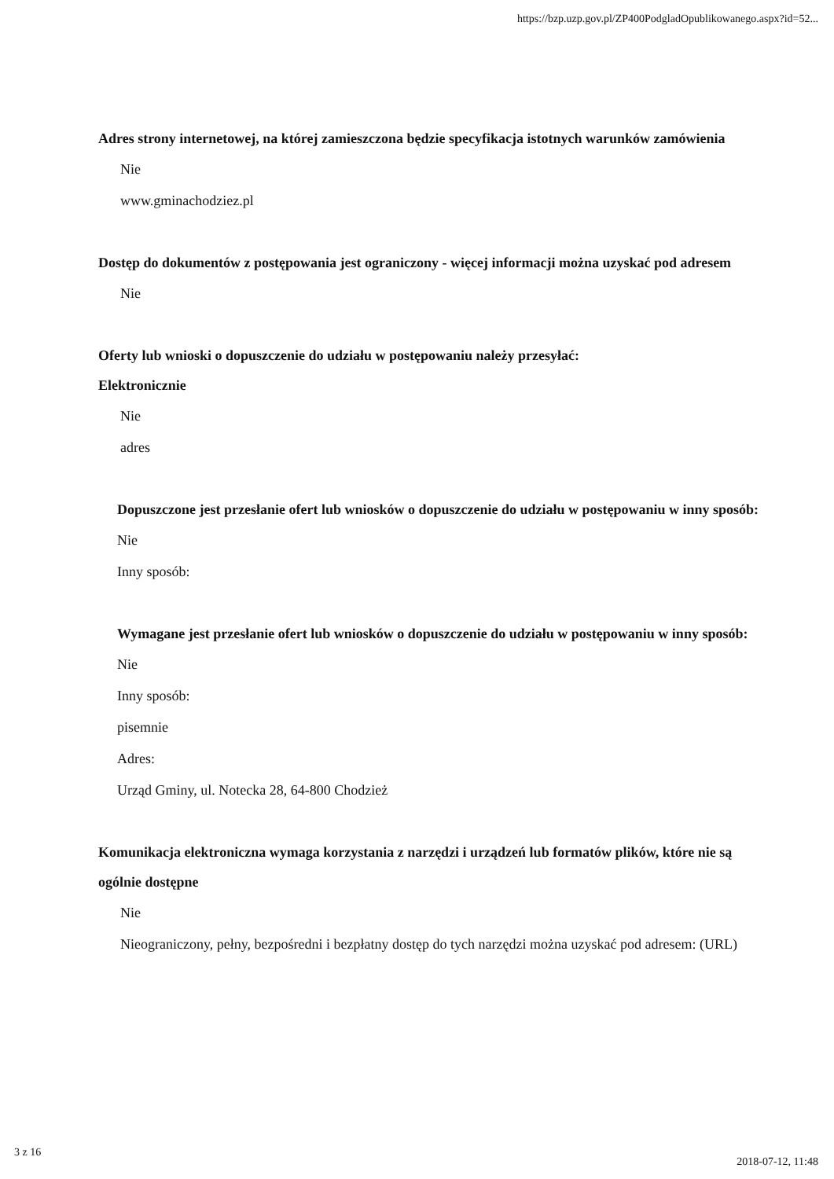https://bzp.uzp.gov.pl/ZP400PodgladOpublikowanego.aspx?id=52...
Adres strony internetowej, na której zamieszczona będzie specyfikacja istotnych warunków zamówienia
Nie
www.gminachodziez.pl
Dostęp do dokumentów z postępowania jest ograniczony - więcej informacji można uzyskać pod adresem
Nie
Oferty lub wnioski o dopuszczenie do udziału w postępowaniu należy przesyłać:
Elektronicznie
Nie
adres
Dopuszczone jest przesłanie ofert lub wniosków o dopuszczenie do udziału w postępowaniu w inny sposób:
Nie
Inny sposób:
Wymagane jest przesłanie ofert lub wniosków o dopuszczenie do udziału w postępowaniu w inny sposób:
Nie
Inny sposób:
pisemnie
Adres:
Urząd Gminy, ul. Notecka 28, 64-800 Chodzież
Komunikacja elektroniczna wymaga korzystania z narzędzi i urządzeń lub formatów plików, które nie są ogólnie dostępne
Nie
Nieograniczony, pełny, bezpośredni i bezpłatny dostęp do tych narzędzi można uzyskać pod adresem: (URL)
3 z 16 2018-07-12, 11:48